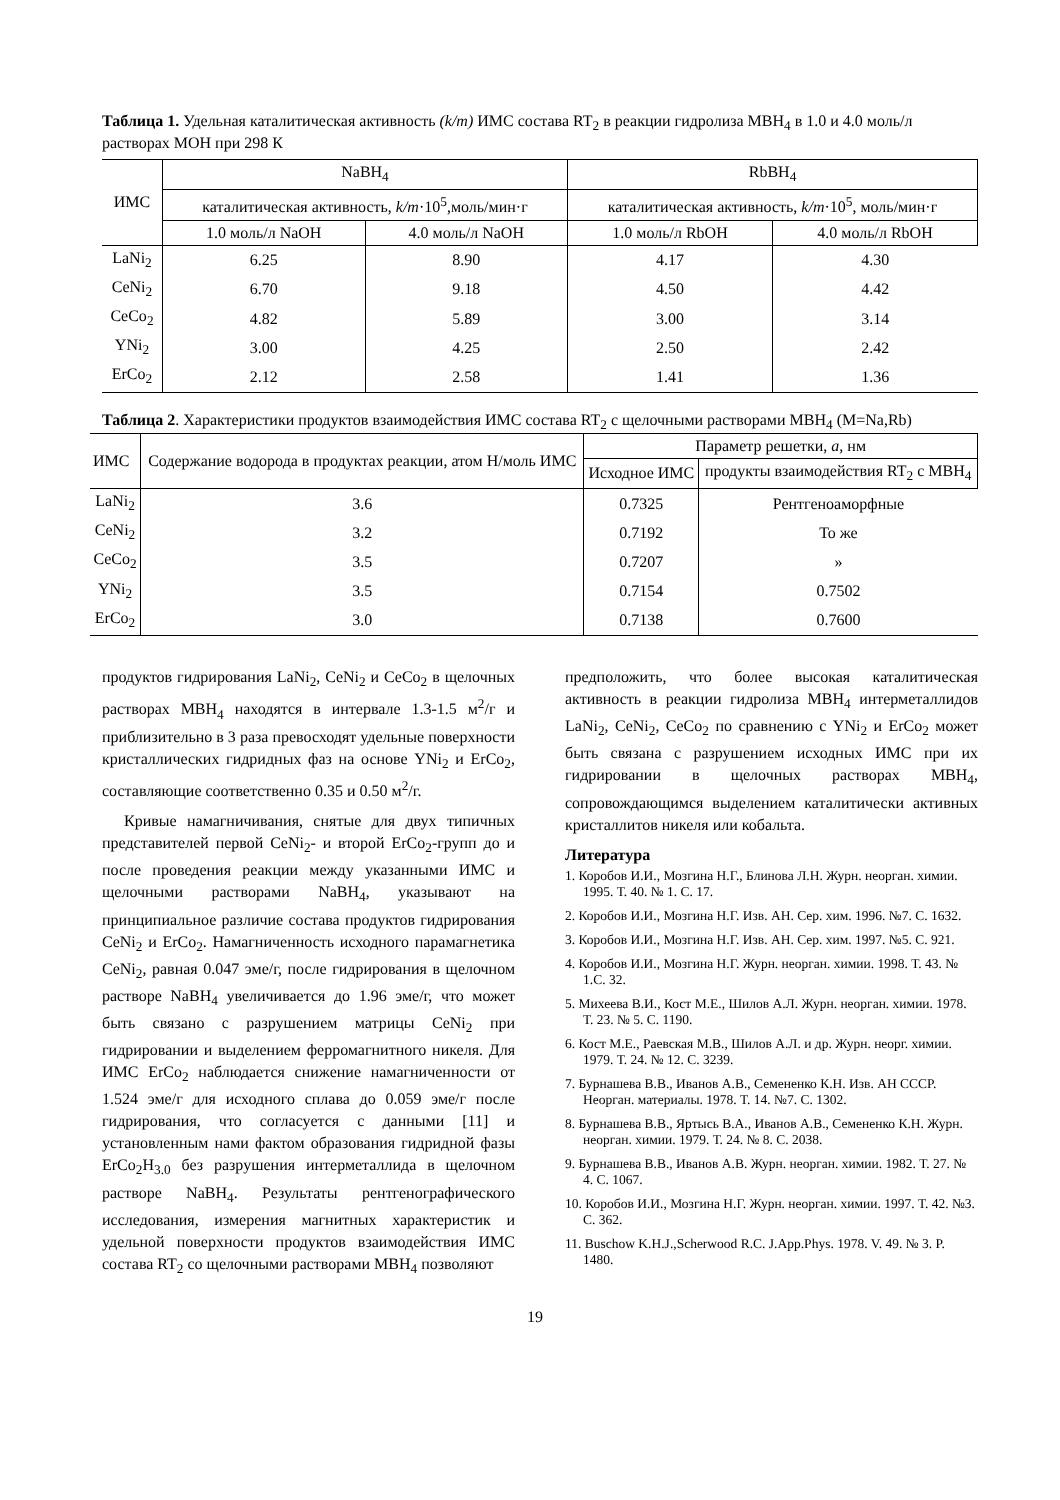Таблица 1. Удельная каталитическая активность (k/m) ИМС состава RT<sub>2</sub> в реакции гидролиза MBH<sub>4</sub> в 1.0 и 4.0 моль/л растворах МОН при 298 К
| ИМС | NaBH<sub>4</sub> | | RbBH<sub>4</sub> | |
| --- | --- | --- | --- | --- |
| | каталитическая активность, k/m ·10<sup>5</sup>,моль/мин·г | | каталитическая активность, k/m ·10<sup>5</sup>, моль/мин·г | |
| | 1.0 моль/л NaOH | 4.0 моль/л NaOH | 1.0 моль/л RbOH | 4.0 моль/л RbOH |
| LaNi<sub>2</sub> | 6.25 | 8.90 | 4.17 | 4.30 |
| CeNi<sub>2</sub> | 6.70 | 9.18 | 4.50 | 4.42 |
| CeCo<sub>2</sub> | 4.82 | 5.89 | 3.00 | 3.14 |
| YNi<sub>2</sub> | 3.00 | 4.25 | 2.50 | 2.42 |
| ErCo<sub>2</sub> | 2.12 | 2.58 | 1.41 | 1.36 |
Таблица 2. Характеристики продуктов взаимодействия ИМС состава RT<sub>2</sub> с щелочными растворами MBH<sub>4</sub> (M=Na,Rb)
| ИМС | Содержание водорода в продуктах реакции, атом H/моль ИМС | Параметр решетки, a, нм | |
| --- | --- | --- | --- |
| | | Исходное ИМС | продукты взаимодействия RT<sub>2</sub> с MBH<sub>4</sub> |
| LaNi<sub>2</sub> | 3.6 | 0.7325 | Рентгеноаморфные |
| CeNi<sub>2</sub> | 3.2 | 0.7192 | То же |
| CeCo<sub>2</sub> | 3.5 | 0.7207 | » |
| YNi<sub>2</sub> | 3.5 | 0.7154 | 0.7502 |
| ErCo<sub>2</sub> | 3.0 | 0.7138 | 0.7600 |
продуктов гидрирования LaNi<sub>2</sub>, CeNi<sub>2</sub> и CeCo<sub>2</sub> в щелочных растворах MBH<sub>4</sub> находятся в интервале 1.3-1.5 м<sup>2</sup>/г и приблизительно в 3 раза превосходят удельные поверхности кристаллических гидридных фаз на основе YNi<sub>2</sub> и ErCo<sub>2</sub>, составляющие соответственно 0.35 и 0.50 м<sup>2</sup>/г.
Кривые намагничивания, снятые для двух типичных представителей первой CeNi<sub>2</sub>- и второй ErCo<sub>2</sub>-групп до и после проведения реакции между указанными ИМС и щелочными растворами NaBH<sub>4</sub>, указывают на принципиальное различие состава продуктов гидрирования CeNi<sub>2</sub> и ErCo<sub>2</sub>. Намагниченность исходного парамагнетика CeNi<sub>2</sub>, равная 0.047 эме/г, после гидрирования в щелочном растворе NaBH<sub>4</sub> увеличивается до 1.96 эме/г, что может быть связано с разрушением матрицы CeNi<sub>2</sub> при гидрировании и выделением ферромагнитного никеля. Для ИМС ErCo<sub>2</sub> наблюдается снижение намагниченности от 1.524 эме/г для исходного сплава до 0.059 эме/г после гидрирования, что согласуется с данными [11] и установленным нами фактом образования гидридной фазы ErCo<sub>2</sub>H<sub>3.0</sub> без разрушения интерметаллида в щелочном растворе NaBH<sub>4</sub>. Результаты рентгенографического исследования, измерения магнитных характеристик и удельной поверхности продуктов взаимодействия ИМС состава RT<sub>2</sub> со щелочными растворами MBH<sub>4</sub> позволяют
предположить, что более высокая каталитическая активность в реакции гидролиза MBH<sub>4</sub> интерметаллидов LaNi<sub>2</sub>, CeNi<sub>2</sub>, CeCo<sub>2</sub> по сравнению с YNi<sub>2</sub> и ErCo<sub>2</sub> может быть связана с разрушением исходных ИМС при их гидрировании в щелочных растворах MBH<sub>4</sub>, сопровождающимся выделением каталитически активных кристаллитов никеля или кобальта.
Литература
1. Коробов И.И., Мозгина Н.Г., Блинова Л.Н. Журн. неорган. химии. 1995. Т. 40. № 1. С. 17.
2. Коробов И.И., Мозгина Н.Г. Изв. АН. Сер. хим. 1996. №7. С. 1632.
3. Коробов И.И., Мозгина Н.Г. Изв. АН. Сер. хим. 1997. №5. С. 921.
4. Коробов И.И., Мозгина Н.Г. Журн. неорган. химии. 1998. Т. 43. № 1.С. 32.
5. Михеева В.И., Кост М.Е., Шилов А.Л. Журн. неорган. химии. 1978. Т. 23. № 5. С. 1190.
6. Кост М.Е., Раевская М.В., Шилов А.Л. и др. Журн. неорг. химии. 1979. Т. 24. № 12. С. 3239.
7. Бурнашева В.В., Иванов А.В., Семененко К.Н. Изв. АН СССР. Неорган. материалы. 1978. Т. 14. №7. С. 1302.
8. Бурнашева В.В., Яртысь В.А., Иванов А.В., Семененко К.Н. Журн. неорган. химии. 1979. Т. 24. № 8. С. 2038.
9. Бурнашева В.В., Иванов А.В. Журн. неорган. химии. 1982. Т. 27. № 4. С. 1067.
10. Коробов И.И., Мозгина Н.Г. Журн. неорган. химии. 1997. Т. 42. №3. С. 362.
11. Buschow K.H.J.,Scherwood R.C. J.App.Phys. 1978. V. 49. № 3. P. 1480.
19